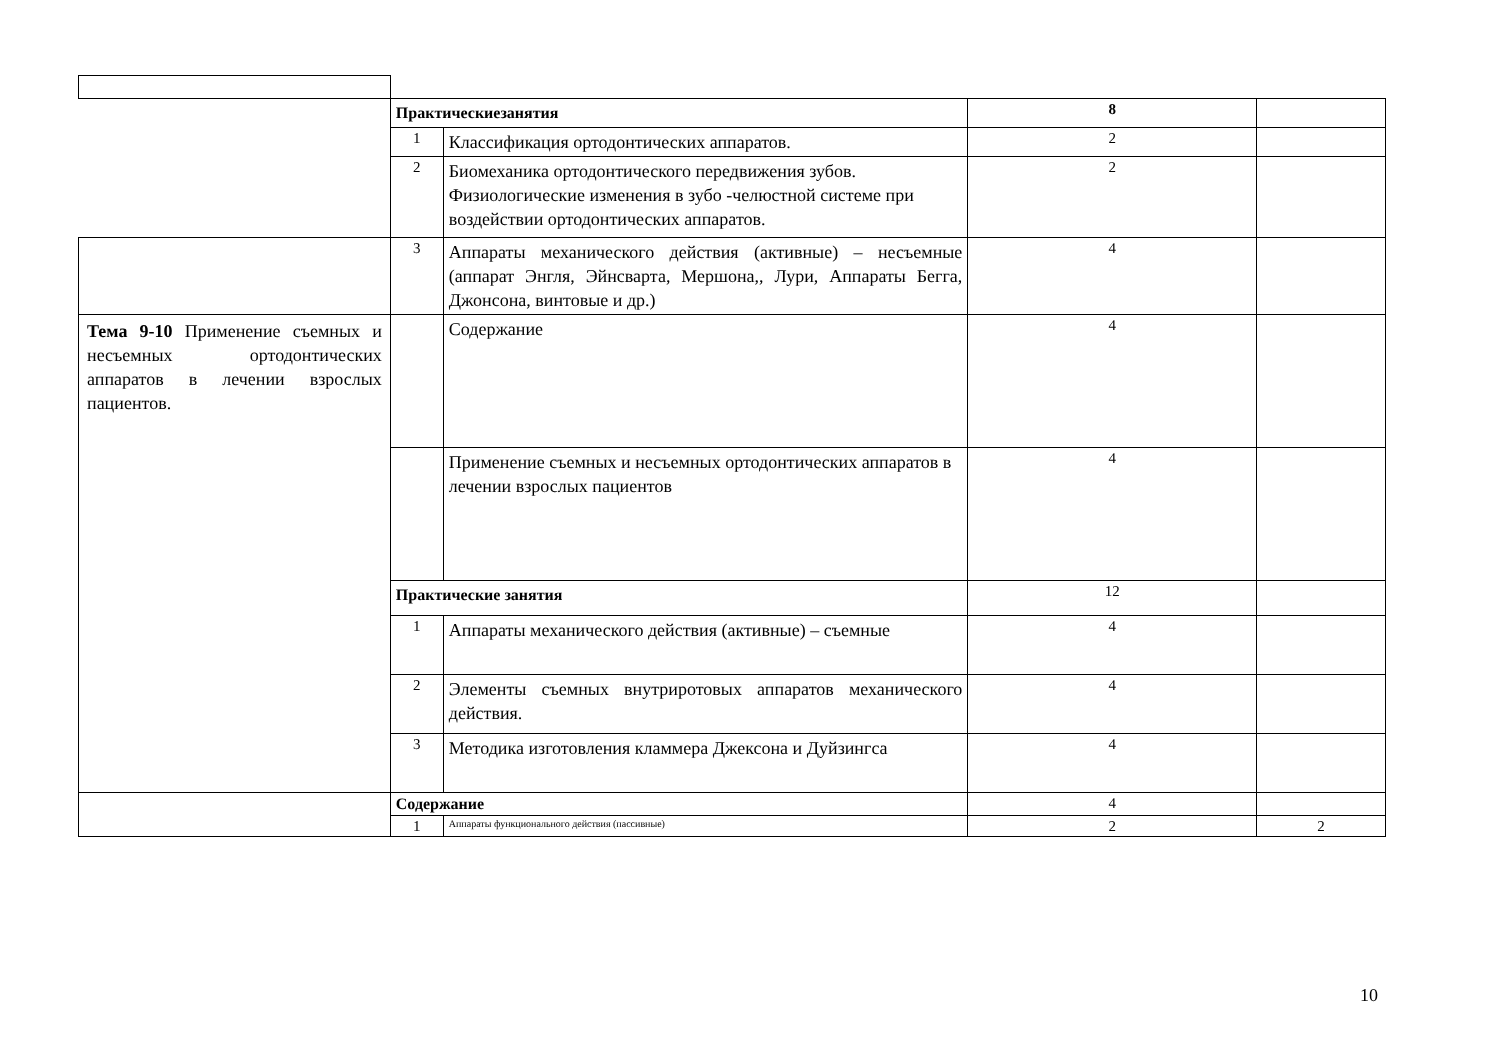| | Практическиезанятия | | 8 | |
| | 1 | Классификация ортодонтических аппаратов. | 2 | |
| | 2 | Биомеханика ортодонтического передвижения зубов. Физиологические изменения в зубо -челюстной системе при воздействии ортодонтических аппаратов. | 2 | |
| | 3 | Аппараты механического действия (активные) – несъемные (аппарат Энгля, Эйнсварта, Мершона,, Лури, Аппараты Бегга, Джонсона, винтовые и др.) | 4 | |
| Тема 9-10 Применение съемных и несъемных ортодонтических аппаратов в лечении взрослых пациентов. | | Содержание | 4 | |
| | | Применение съемных и несъемных ортодонтических аппаратов в лечении взрослых пациентов | 4 | |
| | Практические занятия | | 12 | |
| | 1 | Аппараты механического действия (активные) – съемные | 4 | |
| | 2 | Элементы съемных внутриротовых аппаратов механического действия. | 4 | |
| | 3 | Методика изготовления кламмера Джексона и Дуйзингса | 4 | |
| | Содержание | | 4 | |
| | 1 | Аппараты функционального действия (пассивные) | 2 | 2 |
10